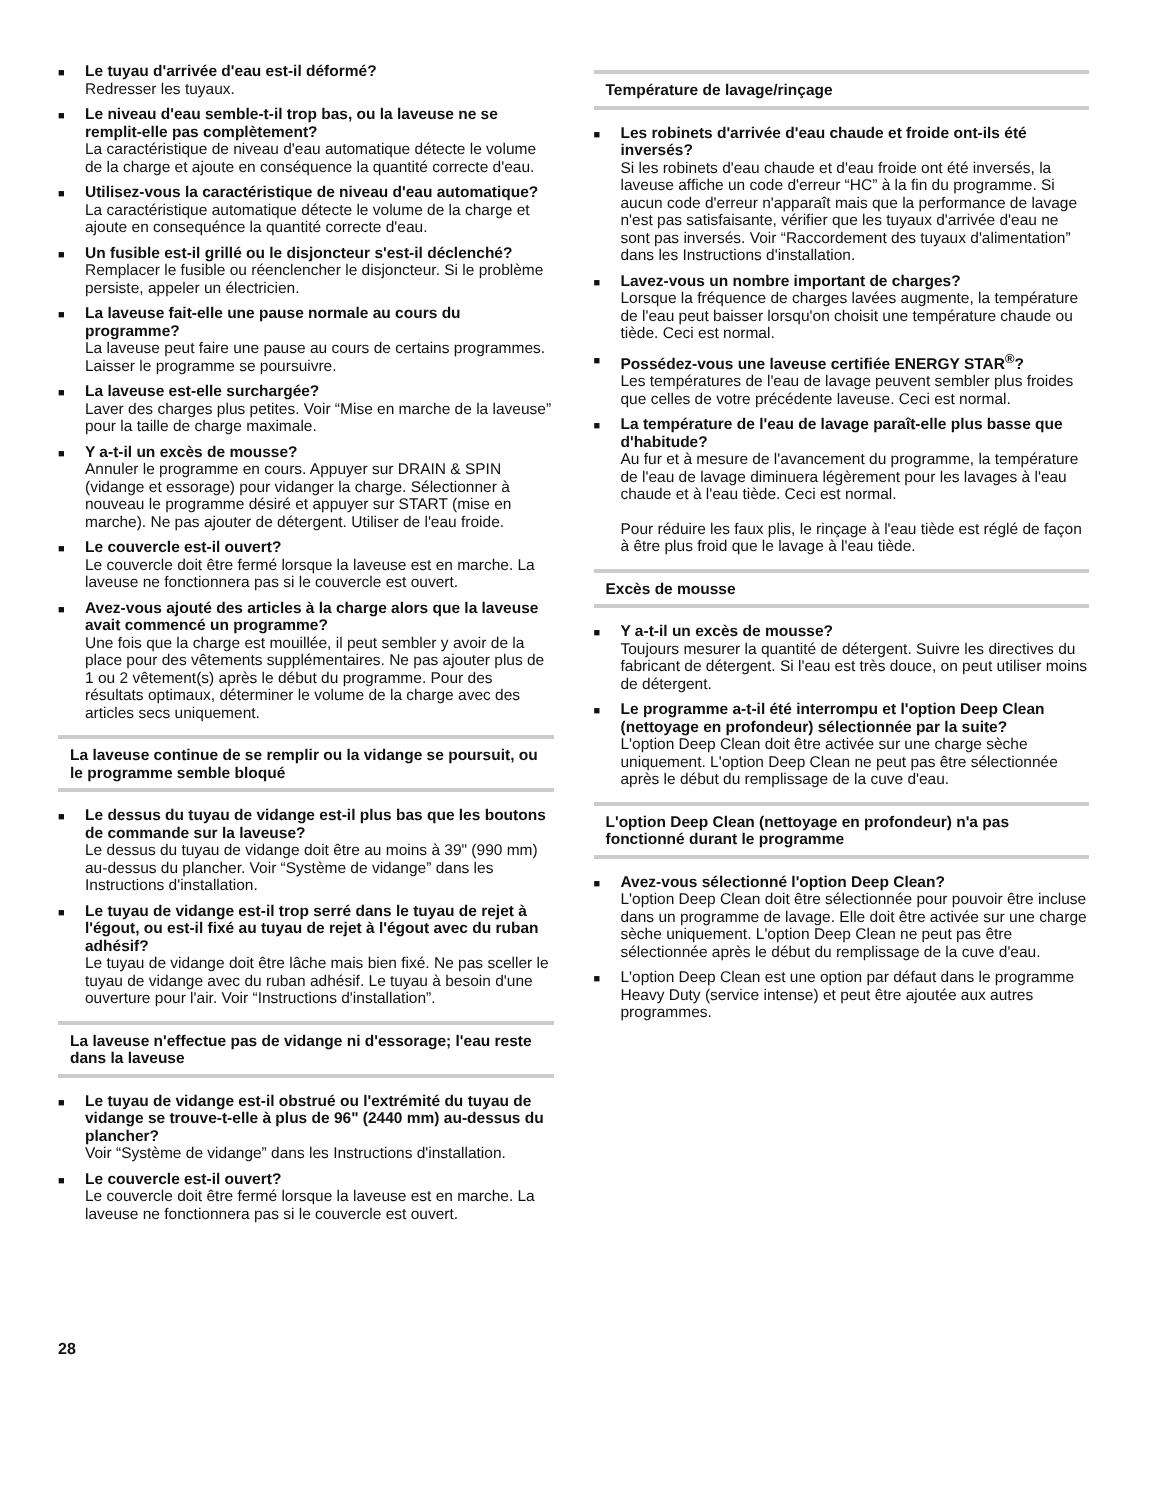■
Le tuyau d'arrivée d'eau est-il déformé?
Redresser les tuyaux.
■
Le niveau d'eau semble-t-il trop bas, ou la laveuse ne se remplit-elle pas complètement?
La caractéristique de niveau d'eau automatique détecte le volume de la charge et ajoute en conséquence la quantité correcte d'eau.
■
Utilisez-vous la caractéristique de niveau d'eau automatique?
La caractéristique automatique détecte le volume de la charge et ajoute en consequénce la quantité correcte d'eau.
■
Un fusible est-il grillé ou le disjoncteur s'est-il déclenché?
Remplacer le fusible ou réenclencher le disjoncteur. Si le problème persiste, appeler un électricien.
■
La laveuse fait-elle une pause normale au cours du programme?
La laveuse peut faire une pause au cours de certains programmes. Laisser le programme se poursuivre.
■
La laveuse est-elle surchargée?
Laver des charges plus petites. Voir “Mise en marche de la laveuse” pour la taille de charge maximale.
■
Y a-t-il un excès de mousse?
Annuler le programme en cours. Appuyer sur DRAIN & SPIN (vidange et essorage) pour vidanger la charge. Sélectionner à nouveau le programme désiré et appuyer sur START (mise en marche). Ne pas ajouter de détergent. Utiliser de l'eau froide.
■
Le couvercle est-il ouvert?
Le couvercle doit être fermé lorsque la laveuse est en marche. La laveuse ne fonctionnera pas si le couvercle est ouvert.
■
Avez-vous ajouté des articles à la charge alors que la laveuse avait commencé un programme?
Une fois que la charge est mouillée, il peut sembler y avoir de la place pour des vêtements supplémentaires. Ne pas ajouter plus de 1 ou 2 vêtement(s) après le début du programme. Pour des résultats optimaux, déterminer le volume de la charge avec des articles secs uniquement.
La laveuse continue de se remplir ou la vidange se poursuit, ou le programme semble bloqué
■
Le dessus du tuyau de vidange est-il plus bas que les boutons de commande sur la laveuse?
Le dessus du tuyau de vidange doit être au moins à 39" (990 mm) au-dessus du plancher. Voir “Système de vidange” dans les Instructions d'installation.
■
Le tuyau de vidange est-il trop serré dans le tuyau de rejet à l'égout, ou est-il fixé au tuyau de rejet à l'égout avec du ruban adhésif?
Le tuyau de vidange doit être lâche mais bien fixé. Ne pas sceller le tuyau de vidange avec du ruban adhésif. Le tuyau à besoin d'une ouverture pour l'air. Voir “Instructions d'installation”.
La laveuse n'effectue pas de vidange ni d'essorage; l'eau reste dans la laveuse
■
Le tuyau de vidange est-il obstrué ou l'extrémité du tuyau de vidange se trouve-t-elle à plus de 96" (2440 mm) au-dessus du plancher?
Voir “Système de vidange” dans les Instructions d'installation.
■
Le couvercle est-il ouvert?
Le couvercle doit être fermé lorsque la laveuse est en marche. La laveuse ne fonctionnera pas si le couvercle est ouvert.
Température de lavage/rinçage
■
Les robinets d'arrivée d'eau chaude et froide ont-ils été inversés?
Si les robinets d'eau chaude et d'eau froide ont été inversés, la laveuse affiche un code d'erreur “HC” à la fin du programme. Si aucun code d'erreur n'apparaît mais que la performance de lavage n'est pas satisfaisante, vérifier que les tuyaux d'arrivée d'eau ne sont pas inversés. Voir “Raccordement des tuyaux d'alimentation” dans les Instructions d'installation.
■
Lavez-vous un nombre important de charges?
Lorsque la fréquence de charges lavées augmente, la température de l'eau peut baisser lorsqu'on choisit une température chaude ou tiède. Ceci est normal.
■
Possédez-vous une laveuse certifiée ENERGY STAR<sup>®</sup>?
Les températures de l'eau de lavage peuvent sembler plus froides que celles de votre précédente laveuse. Ceci est normal.
■
La température de l'eau de lavage paraît-elle plus basse que d'habitude?
Au fur et à mesure de l'avancement du programme, la température de l'eau de lavage diminuera légèrement pour les lavages à l'eau chaude et à l'eau tiède. Ceci est normal.
Pour réduire les faux plis, le rinçage à l'eau tiède est réglé de façon à être plus froid que le lavage à l'eau tiède.
Excès de mousse
■
Y a-t-il un excès de mousse?
Toujours mesurer la quantité de détergent. Suivre les directives du fabricant de détergent. Si l'eau est très douce, on peut utiliser moins de détergent.
■
Le programme a-t-il été interrompu et l'option Deep Clean (nettoyage en profondeur) sélectionnée par la suite?
L'option Deep Clean doit être activée sur une charge sèche uniquement. L'option Deep Clean ne peut pas être sélectionnée après le début du remplissage de la cuve d'eau.
L'option Deep Clean (nettoyage en profondeur) n'a pas fonctionné durant le programme
■
Avez-vous sélectionné l'option Deep Clean?
L'option Deep Clean doit être sélectionnée pour pouvoir être incluse dans un programme de lavage. Elle doit être activée sur une charge sèche uniquement. L'option Deep Clean ne peut pas être sélectionnée après le début du remplissage de la cuve d'eau.
■
L'option Deep Clean est une option par défaut dans le programme Heavy Duty (service intense) et peut être ajoutée aux autres programmes.
28